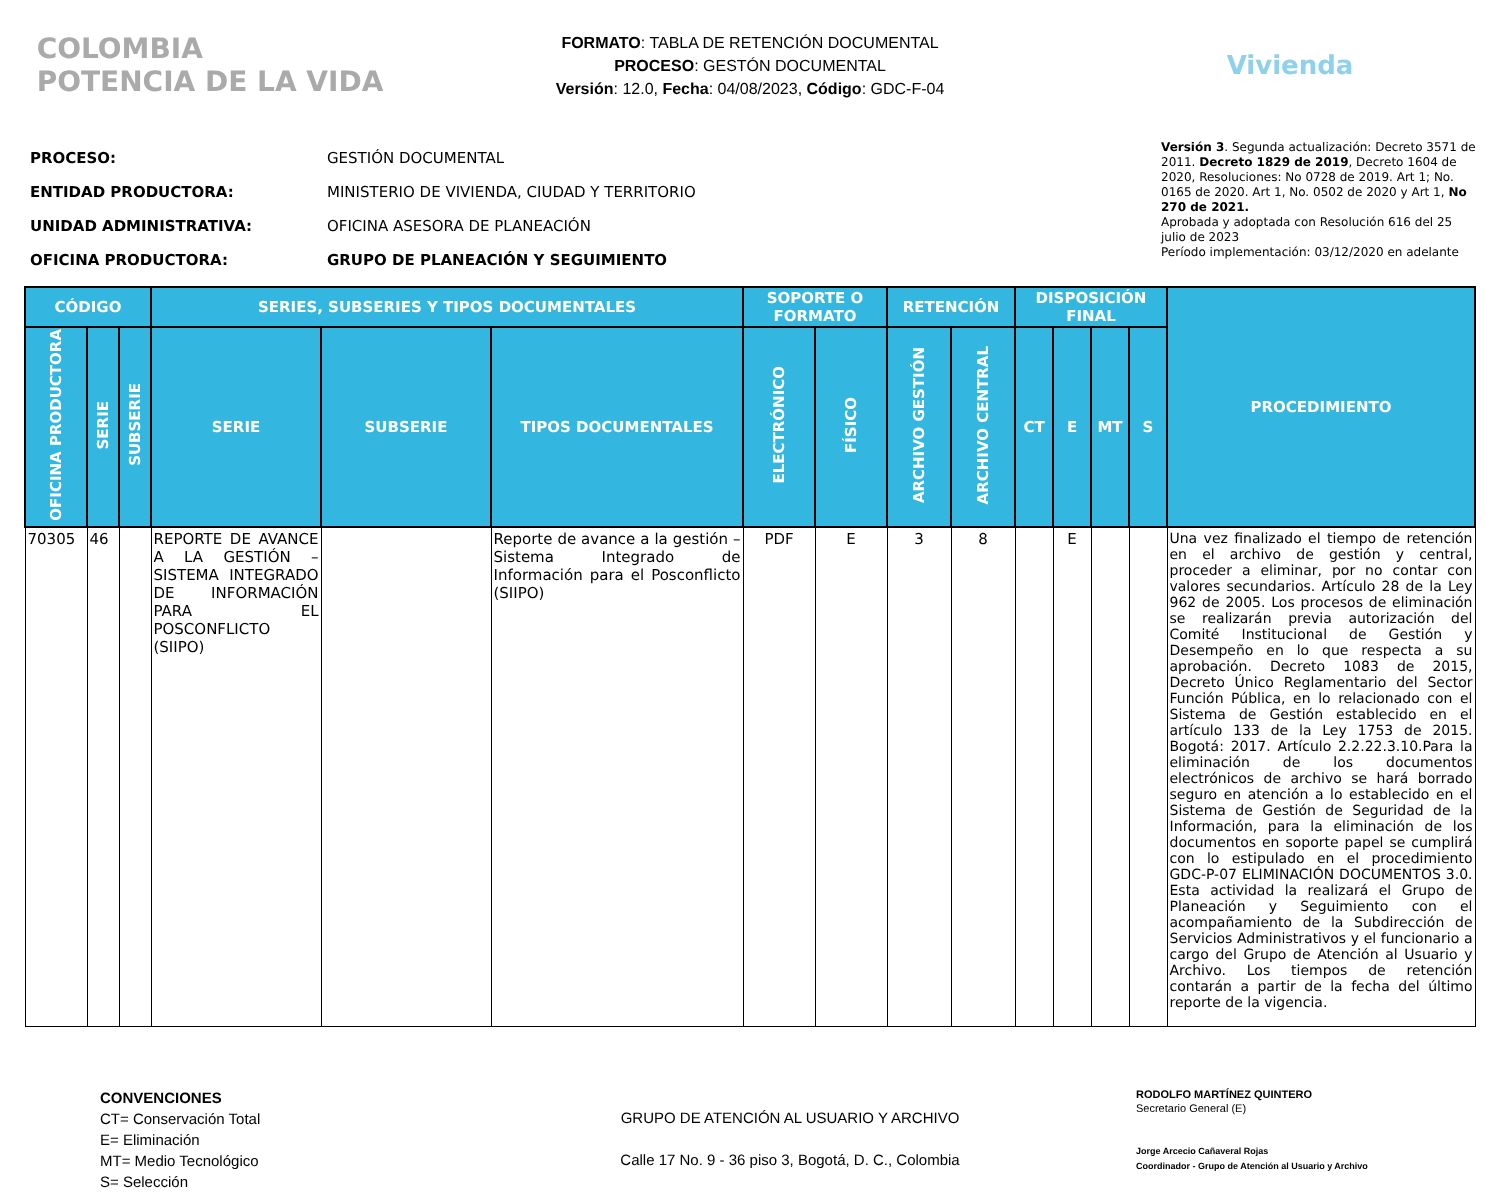COLOMBIA
POTENCIA DE LA VIDA
FORMATO: TABLA DE RETENCIÓN DOCUMENTAL
PROCESO: GESTÓN DOCUMENTAL
Versión: 12.0, Fecha: 04/08/2023, Código: GDC-F-04
Vivienda
| PROCESO: | GESTIÓN DOCUMENTAL |
| ENTIDAD PRODUCTORA: | MINISTERIO DE VIVIENDA, CIUDAD Y TERRITORIO |
| UNIDAD ADMINISTRATIVA: | OFICINA ASESORA DE PLANEACIÓN |
| OFICINA PRODUCTORA: | GRUPO DE PLANEACIÓN Y SEGUIMIENTO |
Versión 3. Segunda actualización: Decreto 3571 de 2011. Decreto 1829 de 2019, Decreto 1604 de 2020, Resoluciones: No 0728 de 2019. Art 1; No. 0165 de 2020. Art 1, No. 0502 de 2020 y Art 1, No 270 de 2021.
Aprobada y adoptada con Resolución 616 del 25 julio de 2023
Período implementación: 03/12/2020 en adelante
| CÓDIGO | | | SERIES, SUBSERIES Y TIPOS DOCUMENTALES | | | SOPORTE O FORMATO | | RETENCIÓN | | DISPOSICIÓN FINAL | | | | PROCEDIMIENTO |
| --- | --- | --- | --- | --- | --- | --- | --- | --- | --- | --- | --- | --- | --- | --- |
| OFICINA PRODUCTORA | SERIE | SUBSERIE | SERIE | SUBSERIE | TIPOS DOCUMENTALES | ELECTRÓNICO | FÍSICO | ARCHIVO GESTIÓN | ARCHIVO CENTRAL | CT | E | MT | S | |
| 70305 | 46 | | REPORTE DE AVANCE A LA GESTIÓN – SISTEMA INTEGRADO DE INFORMACIÓN PARA EL POSCONFLICTO (SIIPO) | | Reporte de avance a la gestión – Sistema Integrado de Información para el Posconflicto (SIIPO) | PDF | E | 3 | 8 | | E | | | Una vez finalizado el tiempo de retención en el archivo de gestión y central, proceder a eliminar, por no contar con valores secundarios. Artículo 28 de la Ley 962 de 2005. Los procesos de eliminación se realizarán previa autorización del Comité Institucional de Gestión y Desempeño en lo que respecta a su aprobación. Decreto 1083 de 2015, Decreto Único Reglamentario del Sector Función Pública, en lo relacionado con el Sistema de Gestión establecido en el artículo 133 de la Ley 1753 de 2015. Bogotá: 2017. Artículo 2.2.22.3.10.Para la eliminación de los documentos electrónicos de archivo se hará borrado seguro en atención a lo establecido en el Sistema de Gestión de Seguridad de la Información, para la eliminación de los documentos en soporte papel se cumplirá con lo estipulado en el procedimiento GDC-P-07 ELIMINACIÓN DOCUMENTOS 3.0. Esta actividad la realizará el Grupo de Planeación y Seguimiento con el acompañamiento de la Subdirección de Servicios Administrativos y el funcionario a cargo del Grupo de Atención al Usuario y Archivo. Los tiempos de retención contarán a partir de la fecha del último reporte de la vigencia. |
CONVENCIONES
CT= Conservación Total
E= Eliminación
MT= Medio Tecnológico
S= Selección
GRUPO DE ATENCIÓN AL USUARIO Y ARCHIVO
Calle 17 No. 9 - 36 piso 3, Bogotá, D. C., Colombia
RODOLFO MARTÍNEZ QUINTERO
Secretario General (E)
Jorge Arcecio Cañaveral Rojas
Coordinador - Grupo de Atención al Usuario y Archivo